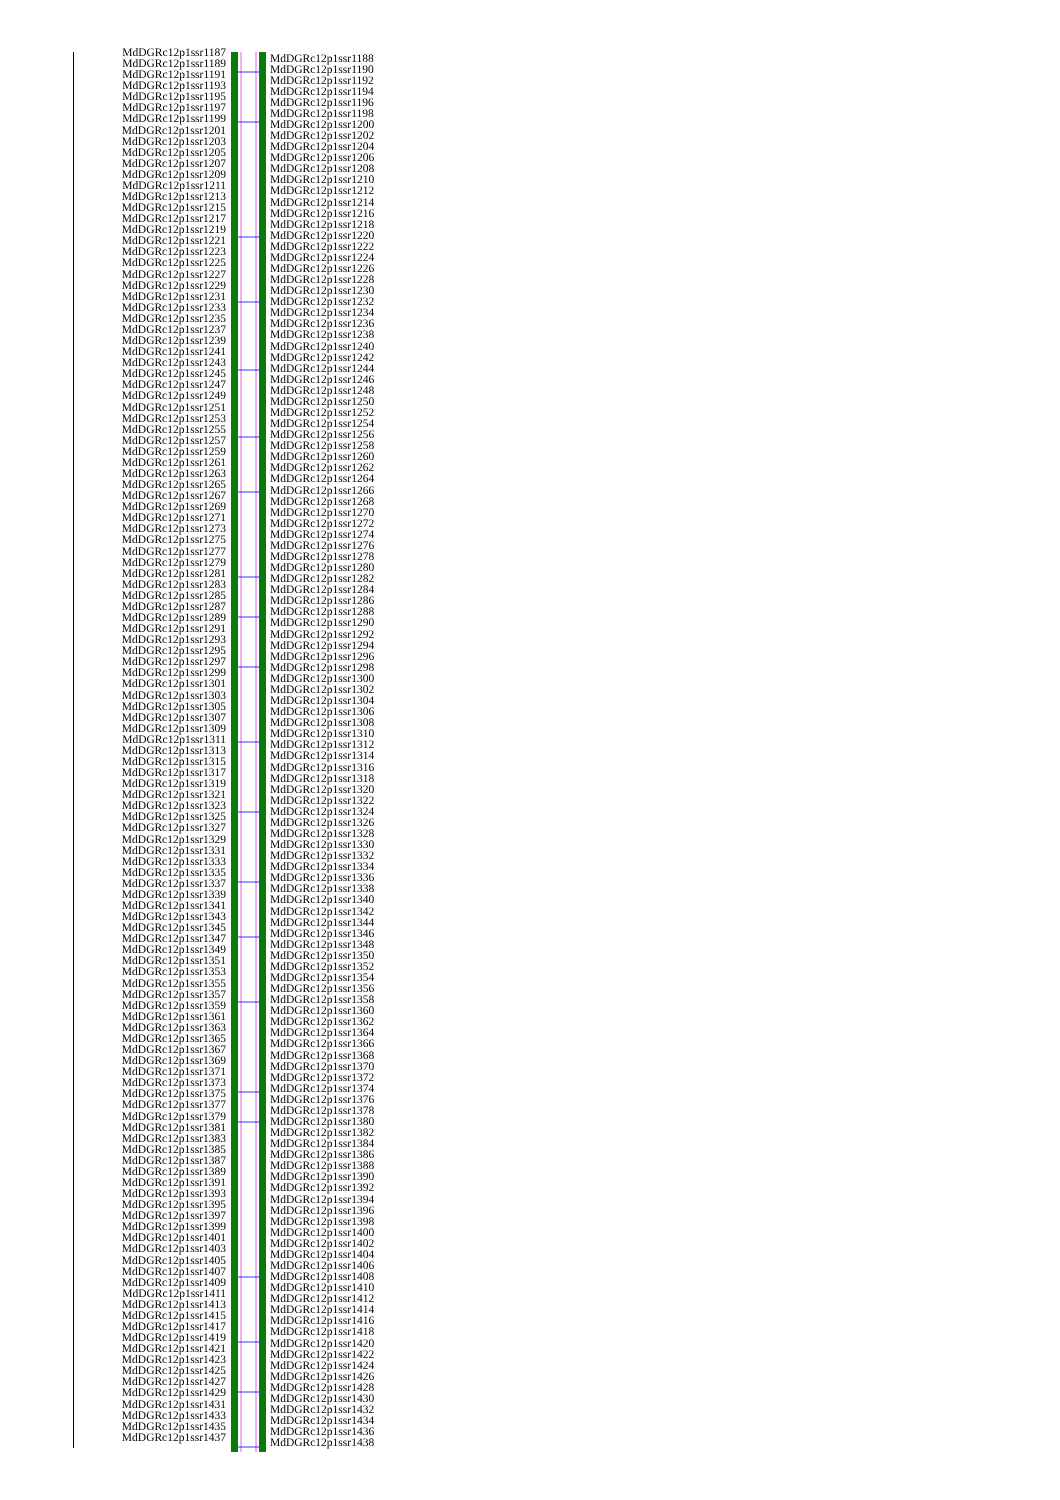MdDGRc12p1ssr1187
MdDGRc12p1ssr1189
MdDGRc12p1ssr1191
MdDGRc12p1ssr1193
MdDGRc12p1ssr1195
MdDGRc12p1ssr1197
MdDGRc12p1ssr1199
MdDGRc12p1ssr1201
MdDGRc12p1ssr1203
MdDGRc12p1ssr1205
MdDGRc12p1ssr1207
MdDGRc12p1ssr1209
MdDGRc12p1ssr1211
MdDGRc12p1ssr1213
MdDGRc12p1ssr1215
MdDGRc12p1ssr1217
MdDGRc12p1ssr1219
MdDGRc12p1ssr1221
MdDGRc12p1ssr1223
MdDGRc12p1ssr1225
MdDGRc12p1ssr1227
MdDGRc12p1ssr1229
MdDGRc12p1ssr1231
MdDGRc12p1ssr1233
MdDGRc12p1ssr1235
MdDGRc12p1ssr1237
MdDGRc12p1ssr1239
MdDGRc12p1ssr1241
MdDGRc12p1ssr1243
MdDGRc12p1ssr1245
MdDGRc12p1ssr1247
MdDGRc12p1ssr1249
MdDGRc12p1ssr1251
MdDGRc12p1ssr1253
MdDGRc12p1ssr1255
MdDGRc12p1ssr1257
MdDGRc12p1ssr1259
MdDGRc12p1ssr1261
MdDGRc12p1ssr1263
MdDGRc12p1ssr1265
MdDGRc12p1ssr1267
MdDGRc12p1ssr1269
MdDGRc12p1ssr1271
MdDGRc12p1ssr1273
MdDGRc12p1ssr1275
MdDGRc12p1ssr1277
MdDGRc12p1ssr1279
MdDGRc12p1ssr1281
MdDGRc12p1ssr1283
MdDGRc12p1ssr1285
MdDGRc12p1ssr1287
MdDGRc12p1ssr1289
MdDGRc12p1ssr1291
MdDGRc12p1ssr1293
MdDGRc12p1ssr1295
MdDGRc12p1ssr1297
MdDGRc12p1ssr1299
MdDGRc12p1ssr1301
MdDGRc12p1ssr1303
MdDGRc12p1ssr1305
MdDGRc12p1ssr1307
MdDGRc12p1ssr1309
MdDGRc12p1ssr1311
MdDGRc12p1ssr1313
MdDGRc12p1ssr1315
MdDGRc12p1ssr1317
MdDGRc12p1ssr1319
MdDGRc12p1ssr1321
MdDGRc12p1ssr1323
MdDGRc12p1ssr1325
MdDGRc12p1ssr1327
MdDGRc12p1ssr1329
MdDGRc12p1ssr1331
MdDGRc12p1ssr1333
MdDGRc12p1ssr1335
MdDGRc12p1ssr1337
MdDGRc12p1ssr1339
MdDGRc12p1ssr1341
MdDGRc12p1ssr1343
MdDGRc12p1ssr1345
MdDGRc12p1ssr1347
MdDGRc12p1ssr1349
MdDGRc12p1ssr1351
MdDGRc12p1ssr1353
MdDGRc12p1ssr1355
MdDGRc12p1ssr1357
MdDGRc12p1ssr1359
MdDGRc12p1ssr1361
MdDGRc12p1ssr1363
MdDGRc12p1ssr1365
MdDGRc12p1ssr1367
MdDGRc12p1ssr1369
MdDGRc12p1ssr1371
MdDGRc12p1ssr1373
MdDGRc12p1ssr1375
MdDGRc12p1ssr1377
MdDGRc12p1ssr1379
MdDGRc12p1ssr1381
MdDGRc12p1ssr1383
MdDGRc12p1ssr1385
MdDGRc12p1ssr1387
MdDGRc12p1ssr1389
MdDGRc12p1ssr1391
MdDGRc12p1ssr1393
MdDGRc12p1ssr1395
MdDGRc12p1ssr1397
MdDGRc12p1ssr1399
MdDGRc12p1ssr1401
MdDGRc12p1ssr1403
MdDGRc12p1ssr1405
MdDGRc12p1ssr1407
MdDGRc12p1ssr1409
MdDGRc12p1ssr1411
MdDGRc12p1ssr1413
MdDGRc12p1ssr1415
MdDGRc12p1ssr1417
MdDGRc12p1ssr1419
MdDGRc12p1ssr1421
MdDGRc12p1ssr1423
MdDGRc12p1ssr1425
MdDGRc12p1ssr1427
MdDGRc12p1ssr1429
MdDGRc12p1ssr1431
MdDGRc12p1ssr1433
MdDGRc12p1ssr1435
MdDGRc12p1ssr1437
MdDGRc12p1ssr1188
MdDGRc12p1ssr1190
MdDGRc12p1ssr1192
MdDGRc12p1ssr1194
MdDGRc12p1ssr1196
MdDGRc12p1ssr1198
MdDGRc12p1ssr1200
MdDGRc12p1ssr1202
MdDGRc12p1ssr1204
MdDGRc12p1ssr1206
MdDGRc12p1ssr1208
MdDGRc12p1ssr1210
MdDGRc12p1ssr1212
MdDGRc12p1ssr1214
MdDGRc12p1ssr1216
MdDGRc12p1ssr1218
MdDGRc12p1ssr1220
MdDGRc12p1ssr1222
MdDGRc12p1ssr1224
MdDGRc12p1ssr1226
MdDGRc12p1ssr1228
MdDGRc12p1ssr1230
MdDGRc12p1ssr1232
MdDGRc12p1ssr1234
MdDGRc12p1ssr1236
MdDGRc12p1ssr1238
MdDGRc12p1ssr1240
MdDGRc12p1ssr1242
MdDGRc12p1ssr1244
MdDGRc12p1ssr1246
MdDGRc12p1ssr1248
MdDGRc12p1ssr1250
MdDGRc12p1ssr1252
MdDGRc12p1ssr1254
MdDGRc12p1ssr1256
MdDGRc12p1ssr1258
MdDGRc12p1ssr1260
MdDGRc12p1ssr1262
MdDGRc12p1ssr1264
MdDGRc12p1ssr1266
MdDGRc12p1ssr1268
MdDGRc12p1ssr1270
MdDGRc12p1ssr1272
MdDGRc12p1ssr1274
MdDGRc12p1ssr1276
MdDGRc12p1ssr1278
MdDGRc12p1ssr1280
MdDGRc12p1ssr1282
MdDGRc12p1ssr1284
MdDGRc12p1ssr1286
MdDGRc12p1ssr1288
MdDGRc12p1ssr1290
MdDGRc12p1ssr1292
MdDGRc12p1ssr1294
MdDGRc12p1ssr1296
MdDGRc12p1ssr1298
MdDGRc12p1ssr1300
MdDGRc12p1ssr1302
MdDGRc12p1ssr1304
MdDGRc12p1ssr1306
MdDGRc12p1ssr1308
MdDGRc12p1ssr1310
MdDGRc12p1ssr1312
MdDGRc12p1ssr1314
MdDGRc12p1ssr1316
MdDGRc12p1ssr1318
MdDGRc12p1ssr1320
MdDGRc12p1ssr1322
MdDGRc12p1ssr1324
MdDGRc12p1ssr1326
MdDGRc12p1ssr1328
MdDGRc12p1ssr1330
MdDGRc12p1ssr1332
MdDGRc12p1ssr1334
MdDGRc12p1ssr1336
MdDGRc12p1ssr1338
MdDGRc12p1ssr1340
MdDGRc12p1ssr1342
MdDGRc12p1ssr1344
MdDGRc12p1ssr1346
MdDGRc12p1ssr1348
MdDGRc12p1ssr1350
MdDGRc12p1ssr1352
MdDGRc12p1ssr1354
MdDGRc12p1ssr1356
MdDGRc12p1ssr1358
MdDGRc12p1ssr1360
MdDGRc12p1ssr1362
MdDGRc12p1ssr1364
MdDGRc12p1ssr1366
MdDGRc12p1ssr1368
MdDGRc12p1ssr1370
MdDGRc12p1ssr1372
MdDGRc12p1ssr1374
MdDGRc12p1ssr1376
MdDGRc12p1ssr1378
MdDGRc12p1ssr1380
MdDGRc12p1ssr1382
MdDGRc12p1ssr1384
MdDGRc12p1ssr1386
MdDGRc12p1ssr1388
MdDGRc12p1ssr1390
MdDGRc12p1ssr1392
MdDGRc12p1ssr1394
MdDGRc12p1ssr1396
MdDGRc12p1ssr1398
MdDGRc12p1ssr1400
MdDGRc12p1ssr1402
MdDGRc12p1ssr1404
MdDGRc12p1ssr1406
MdDGRc12p1ssr1408
MdDGRc12p1ssr1410
MdDGRc12p1ssr1412
MdDGRc12p1ssr1414
MdDGRc12p1ssr1416
MdDGRc12p1ssr1418
MdDGRc12p1ssr1420
MdDGRc12p1ssr1422
MdDGRc12p1ssr1424
MdDGRc12p1ssr1426
MdDGRc12p1ssr1428
MdDGRc12p1ssr1430
MdDGRc12p1ssr1432
MdDGRc12p1ssr1434
MdDGRc12p1ssr1436
MdDGRc12p1ssr1438